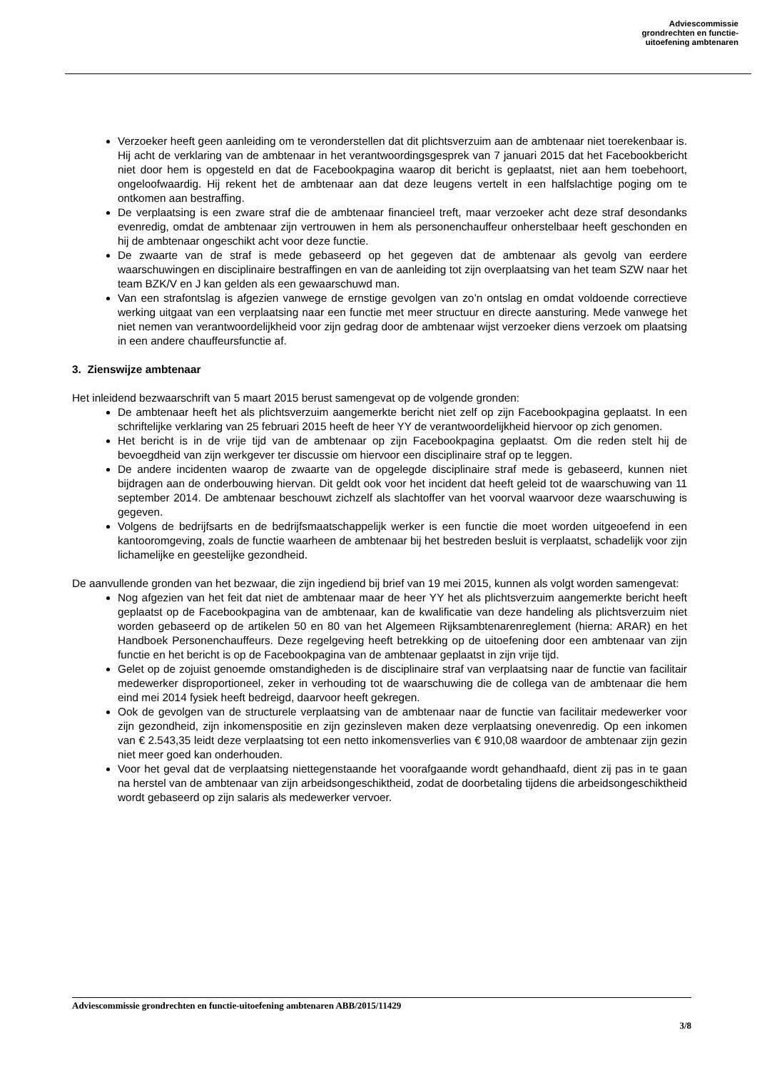Adviescommissie
grondrechten en functie-
uitoefening ambtenaren
Verzoeker heeft geen aanleiding om te veronderstellen dat dit plichtsverzuim aan de ambtenaar niet toerekenbaar is. Hij acht de verklaring van de ambtenaar in het verantwoordingsgesprek van 7 januari 2015 dat het Facebookbericht niet door hem is opgesteld en dat de Facebookpagina waarop dit bericht is geplaatst, niet aan hem toebehoort, ongeloofwaardig. Hij rekent het de ambtenaar aan dat deze leugens vertelt in een halfslachtige poging om te ontkomen aan bestraffing.
De verplaatsing is een zware straf die de ambtenaar financieel treft, maar verzoeker acht deze straf desondanks evenredig, omdat de ambtenaar zijn vertrouwen in hem als personenchauffeur onherstelbaar heeft geschonden en hij de ambtenaar ongeschikt acht voor deze functie.
De zwaarte van de straf is mede gebaseerd op het gegeven dat de ambtenaar als gevolg van eerdere waarschuwingen en disciplinaire bestraffingen en van de aanleiding tot zijn overplaatsing van het team SZW naar het team BZK/V en J kan gelden als een gewaarschuwd man.
Van een strafontslag is afgezien vanwege de ernstige gevolgen van zo’n ontslag en omdat voldoende correctieve werking uitgaat van een verplaatsing naar een functie met meer structuur en directe aansturing. Mede vanwege het niet nemen van verantwoordelijkheid voor zijn gedrag door de ambtenaar wijst verzoeker diens verzoek om plaatsing in een andere chauffeursfunctie af.
3. Zienswijze ambtenaar
Het inleidend bezwaarschrift van 5 maart 2015 berust samengevat op de volgende gronden:
De ambtenaar heeft het als plichtsverzuim aangemerkte bericht niet zelf op zijn Facebookpagina geplaatst. In een schriftelijke verklaring van 25 februari 2015 heeft de heer YY de verantwoordelijkheid hiervoor op zich genomen.
Het bericht is in de vrije tijd van de ambtenaar op zijn Facebookpagina geplaatst. Om die reden stelt hij de bevoegdheid van zijn werkgever ter discussie om hiervoor een disciplinaire straf op te leggen.
De andere incidenten waarop de zwaarte van de opgelegde disciplinaire straf mede is gebaseerd, kunnen niet bijdragen aan de onderbouwing hiervan. Dit geldt ook voor het incident dat heeft geleid tot de waarschuwing van 11 september 2014. De ambtenaar beschouwt zichzelf als slachtoffer van het voorval waarvoor deze waarschuwing is gegeven.
Volgens de bedrijfsarts en de bedrijfsmaatschappelijk werker is een functie die moet worden uitgeoefend in een kantooromgeving, zoals de functie waarheen de ambtenaar bij het bestreden besluit is verplaatst, schadelijk voor zijn lichamelijke en geestelijke gezondheid.
De aanvullende gronden van het bezwaar, die zijn ingediend bij brief van 19 mei 2015, kunnen als volgt worden samengevat:
Nog afgezien van het feit dat niet de ambtenaar maar de heer YY het als plichtsverzuim aangemerkte bericht heeft geplaatst op de Facebookpagina van de ambtenaar, kan de kwalificatie van deze handeling als plichtsverzuim niet worden gebaseerd op de artikelen 50 en 80 van het Algemeen Rijksambtenarenreglement (hierna: ARAR) en het Handboek Personenchauffeurs. Deze regelgeving heeft betrekking op de uitoefening door een ambtenaar van zijn functie en het bericht is op de Facebookpagina van de ambtenaar geplaatst in zijn vrije tijd.
Gelet op de zojuist genoemde omstandigheden is de disciplinaire straf van verplaatsing naar de functie van facilitair medewerker disproportioneel, zeker in verhouding tot de waarschuwing die de collega van de ambtenaar die hem eind mei 2014 fysiek heeft bedreigd, daarvoor heeft gekregen.
Ook de gevolgen van de structurele verplaatsing van de ambtenaar naar de functie van facilitair medewerker voor zijn gezondheid, zijn inkomenspositie en zijn gezinsleven maken deze verplaatsing onevenredig. Op een inkomen van € 2.543,35 leidt deze verplaatsing tot een netto inkomensverlies van € 910,08 waardoor de ambtenaar zijn gezin niet meer goed kan onderhouden.
Voor het geval dat de verplaatsing niettegenstaande het voorafgaande wordt gehandhaafd, dient zij pas in te gaan na herstel van de ambtenaar van zijn arbeidsongeschiktheid, zodat de doorbetaling tijdens die arbeidsongeschiktheid wordt gebaseerd op zijn salaris als medewerker vervoer.
Adviescommissie grondrechten en functie-uitoefening ambtenaren ABB/2015/11429
3/8